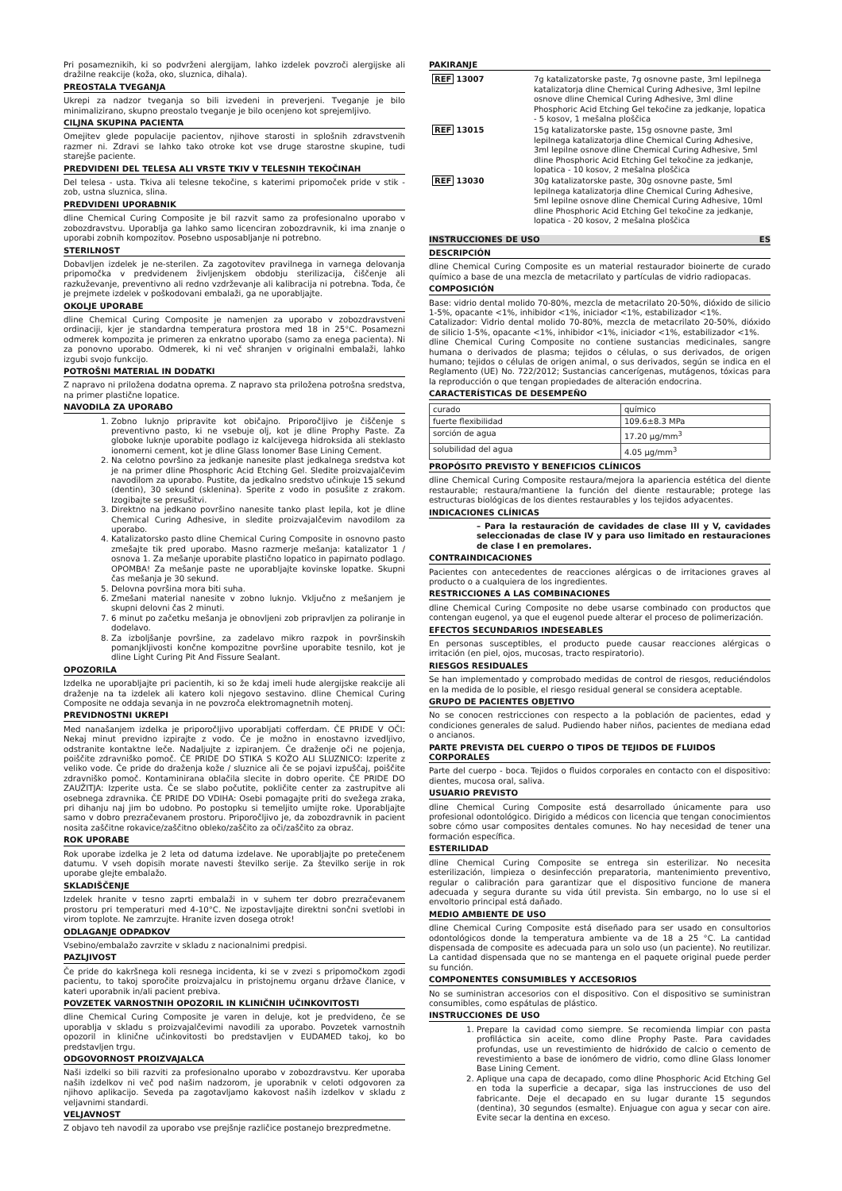Pri posameznikih, ki so podvrženi alergijam, lahko izdelek povzroči alergijske ali dražilne reakcije (koža, oko, sluznica, dihala).
PREOSTALA TVEGANJA
Ukrepi za nadzor tveganja so bili izvedeni in preverjeni. Tveganje je bilo minimalizirano, skupno preostalo tveganje je bilo ocenjeno kot sprejemljivo.
CILJNA SKUPINA PACIENTA
Omejitev glede populacije pacientov, njihove starosti in splošnih zdravstvenih razmer ni. Zdravi se lahko tako otroke kot vse druge starostne skupine, tudi starejše paciente.
PREDVIDENI DEL TELESA ALI VRSTE TKIV V TELESNIH TEKOČINAH
Del telesa - usta. Tkiva ali telesne tekočine, s katerimi pripomoček pride v stik - zob, ustna sluznica, slina.
PREDVIDENI UPORABNIK
dline Chemical Curing Composite je bil razvit samo za profesionalno uporabo v zobozdravstvu. Uporablja ga lahko samo licenciran zobozdravnik, ki ima znanje o uporabi zobnih kompozitov. Posebno usposabljanje ni potrebno.
STERILNOST
Dobavljen izdelek je ne-sterilen. Za zagotovitev pravilnega in varnega delovanja pripomočka v predvidenem življenjskem obdobju sterilizacija, čiščenje ali razkuževanje, preventivno ali redno vzdrževanje ali kalibracija ni potrebna. Toda, če je prejmete izdelek v poškodovani embalaži, ga ne uporabljajte.
OKOLJE UPORABE
dline Chemical Curing Composite je namenjen za uporabo v zobozdravstveni ordinaciji, kjer je standardna temperatura prostora med 18 in 25°C. Posamezni odmerek kompozita je primeren za enkratno uporabo (samo za enega pacienta). Ni za ponovno uporabo. Odmerek, ki ni več shranjen v originalni embalaži, lahko izgubi svojo funkcijo.
POTROŠNI MATERIAL IN DODATKI
Z napravo ni priložena dodatna oprema. Z napravo sta priložena potrošna sredstva, na primer plastične lopatice.
NAVODILA ZA UPORABO
1. Zobno luknjo pripravite kot običajno. Priporočljivo je čiščenje s preventivno pasto, ki ne vsebuje olj, kot je dline Prophy Paste. Za globoke luknje uporabite podlago iz kalcijevega hidroksida ali steklasto ionomerni cement, kot je dline Glass Ionomer Base Lining Cement.
2. Na celotno površino za jedkanje nanesite plast jedkalnega sredstva kot je na primer dline Phosphoric Acid Etching Gel. Sledite proizvajalčevim navodilom za uporabo. Pustite, da jedkalno sredstvo učinkuje 15 sekund (dentin), 30 sekund (sklenina). Sperite z vodo in posušite z zrakom. Izogibajte se presušitvi.
3. Direktno na jedkano površino nanesite tanko plast lepila, kot je dline Chemical Curing Adhesive, in sledite proizvajalčevim navodilom za uporabo.
4. Katalizatorsko pasto dline Chemical Curing Composite in osnovno pasto zmešajte tik pred uporabo. Masno razmerje mešanja: katalizator 1 / osnova 1. Za mešanje uporabite plastično lopatico in papirnato podlago. OPOMBA! Za mešanje paste ne uporabljajte kovinske lopatke. Skupni čas mešanja je 30 sekund.
5. Delovna površina mora biti suha.
6. Zmešani material nanesite v zobno luknjo. Vključno z mešanjem je skupni delovni čas 2 minuti.
7. 6 minut po začetku mešanja je obnovljeni zob pripravljen za poliranje in dodelavo.
8. Za izboljšanje površine, za zadelavo mikro razpok in površinskih pomanjkljivosti končne kompozitne površine uporabite tesnilo, kot je dline Light Curing Pit And Fissure Sealant.
OPOZORILA
Izdelka ne uporabljajte pri pacientih, ki so že kdaj imeli hude alergijske reakcije ali draženje na ta izdelek ali katero koli njegovo sestavino. dline Chemical Curing Composite ne oddaja sevanja in ne povzroča elektromagnetnih motenj.
PREVIDNOSTNI UKREPI
Med nanašanjem izdelka je priporočljivo uporabljati cofferdam. ČE PRIDE V OČI: Nekaj minut previdno izpirajte z vodo. Če je možno in enostavno izvedljivo, odstranite kontaktne leče. Nadaljujte z izpiranjem. Če draženje oči ne pojenja, poiščite zdravniško pomoč. ČE PRIDE DO STIKA S KOŽO ALI SLUZNICO: Izperite z veliko vode. Če pride do draženja kože / sluznice ali če se pojavi izpuščaj, poiščite zdravniško pomoč. Kontaminirana oblačila slecite in dobro operite. ČE PRIDE DO ZAUŽITJA: Izperite usta. Če se slabo počutite, pokličite center za zastrupitve ali osebnega zdravnika. ČE PRIDE DO VDIHA: Osebi pomagajte priti do svežega zraka, pri dihanju naj jim bo udobno. Po postopku si temeljito umijte roke. Uporabljajte samo v dobro prezračevanem prostoru. Priporočljivo je, da zobozdravnik in pacient nosita zaščitne rokavice/zaščitno obleko/zaščito za oči/zaščito za obraz.
ROK UPORABE
Rok uporabe izdelka je 2 leta od datuma izdelave. Ne uporabljajte po pretečenem datumu. V vseh dopisih morate navesti številko serije. Za številko serije in rok uporabe glejte embalažo.
SKLADIŠČENJE
Izdelek hranite v tesno zaprti embalaži in v suhem ter dobro prezračevanem prostoru pri temperaturi med 4-10°C. Ne izpostavljajte direktni sončni svetlobi in virom toplote. Ne zamrzujte. Hranite izven dosega otrok!
ODLAGANJE ODPADKOV
Vsebino/embalažo zavrzite v skladu z nacionalnimi predpisi.
PAZLJIVOST
Če pride do kakršnega koli resnega incidenta, ki se v zvezi s pripomočkom zgodi pacientu, to takoj sporočite proizvajalcu in pristojnemu organu države članice, v kateri uporabnik in/ali pacient prebiva.
POVZETEK VARNOSTNIH OPOZORIL IN KLINIČNIH UČINKOVITOSTI
dline Chemical Curing Composite je varen in deluje, kot je predvideno, če se uporablja v skladu s proizvajalčevimi navodili za uporabo. Povzetek varnostnih opozoril in klinične učinkovitosti bo predstavljen v EUDAMED takoj, ko bo predstavljen trgu.
ODGOVORNOST PROIZVAJALCA
Naši izdelki so bili razviti za profesionalno uporabo v zobozdravstvu. Ker uporaba naših izdelkov ni več pod našim nadzorom, je uporabnik v celoti odgovoren za njihovo aplikacijo. Seveda pa zagotavljamo kakovost naših izdelkov v skladu z veljavnimi standardi.
VELJAVNOST
Z objavo teh navodil za uporabo vse prejšnje različice postanejo brezpredmetne.
PAKIRANJE
| REF 13007 | 7g katalizatorske paste, 7g osnovne paste, 3ml lepilnega katalizatorja dline Chemical Curing Adhesive, 3ml lepilne osnove dline Chemical Curing Adhesive, 3ml dline Phosphoric Acid Etching Gel tekočine za jedkanje, lopatica - 5 kosov, 1 mešalna ploščica |
| REF 13015 | 15g katalizatorske paste, 15g osnovne paste, 3ml lepilnega katalizatorja dline Chemical Curing Adhesive, 3ml lepilne osnove dline Chemical Curing Adhesive, 5ml dline Phosphoric Acid Etching Gel tekočine za jedkanje, lopatica - 10 kosov, 2 mešalna ploščica |
| REF 13030 | 30g katalizatorske paste, 30g osnovne paste, 5ml lepilnega katalizatorja dline Chemical Curing Adhesive, 5ml lepilne osnove dline Chemical Curing Adhesive, 10ml dline Phosphoric Acid Etching Gel tekočine za jedkanje, lopatica - 20 kosov, 2 mešalna ploščica |
INSTRUCCIONES DE USO ES
DESCRIPCIÓN
dline Chemical Curing Composite es un material restaurador bioinerte de curado químico a base de una mezcla de metacrilato y partículas de vidrio radiopacas.
COMPOSICIÓN
Base: vidrio dental molido 70-80%, mezcla de metacrilato 20-50%, dióxido de silicio 1-5%, opacante <1%, inhibidor <1%, iniciador <1%, estabilizador <1%.
Catalizador: Vidrio dental molido 70-80%, mezcla de metacrilato 20-50%, dióxido de silicio 1-5%, opacante <1%, inhibidor <1%, iniciador <1%, estabilizador <1%.
dline Chemical Curing Composite no contiene sustancias medicinales, sangre humana o derivados de plasma; tejidos o células, o sus derivados, de origen humano; tejidos o células de origen animal, o sus derivados, según se indica en el Reglamento (UE) No. 722/2012; Sustancias cancerígenas, mutágenos, tóxicas para la reproducción o que tengan propiedades de alteración endocrina.
CARACTERÍSTICAS DE DESEMPEÑO
| curado | químico |
| fuerte flexibilidad | 109.6±8.3 MPa |
| sorción de agua | 17.20 µg/mm<sup>3</sup> |
| solubilidad del agua | 4.05 µg/mm<sup>3</sup> |
PROPÓSITO PREVISTO Y BENEFICIOS CLÍNICOS
dline Chemical Curing Composite restaura/mejora la apariencia estética del diente restaurable; restaura/mantiene la función del diente restaurable; protege las estructuras biológicas de los dientes restaurables y los tejidos adyacentes.
INDICACIONES CLÍNICAS
– Para la restauración de cavidades de clase III y V, cavidades seleccionadas de clase IV y para uso limitado en restauraciones de clase I en premolares.
CONTRAINDICACIONES
Pacientes con antecedentes de reacciones alérgicas o de irritaciones graves al producto o a cualquiera de los ingredientes.
RESTRICCIONES A LAS COMBINACIONES
dline Chemical Curing Composite no debe usarse combinado con productos que contengan eugenol, ya que el eugenol puede alterar el proceso de polimerización.
EFECTOS SECUNDARIOS INDESEABLES
En personas susceptibles, el producto puede causar reacciones alérgicas o irritación (en piel, ojos, mucosas, tracto respiratorio).
RIESGOS RESIDUALES
Se han implementado y comprobado medidas de control de riesgos, reduciéndolos en la medida de lo posible, el riesgo residual general se considera aceptable.
GRUPO DE PACIENTES OBJETIVO
No se conocen restricciones con respecto a la población de pacientes, edad y condiciones generales de salud. Pudiendo haber niños, pacientes de mediana edad o ancianos.
PARTE PREVISTA DEL CUERPO O TIPOS DE TEJIDOS DE FLUIDOS CORPORALES
Parte del cuerpo - boca. Tejidos o fluidos corporales en contacto con el dispositivo: dientes, mucosa oral, saliva.
USUARIO PREVISTO
dline Chemical Curing Composite está desarrollado únicamente para uso profesional odontológico. Dirigido a médicos con licencia que tengan conocimientos sobre cómo usar composites dentales comunes. No hay necesidad de tener una formación específica.
ESTERILIDAD
dline Chemical Curing Composite se entrega sin esterilizar. No necesita esterilización, limpieza o desinfección preparatoria, mantenimiento preventivo, regular o calibración para garantizar que el dispositivo funcione de manera adecuada y segura durante su vida útil prevista. Sin embargo, no lo use si el envoltorio principal está dañado.
MEDIO AMBIENTE DE USO
dline Chemical Curing Composite está diseñado para ser usado en consultorios odontológicos donde la temperatura ambiente va de 18 a 25 °C. La cantidad dispensada de composite es adecuada para un solo uso (un paciente). No reutilizar. La cantidad dispensada que no se mantenga en el paquete original puede perder su función.
COMPONENTES CONSUMIBLES Y ACCESORIOS
No se suministran accesorios con el dispositivo. Con el dispositivo se suministran consumibles, como espátulas de plástico.
INSTRUCCIONES DE USO
1. Prepare la cavidad como siempre. Se recomienda limpiar con pasta profiláctica sin aceite, como dline Prophy Paste. Para cavidades profundas, use un revestimiento de hidróxido de calcio o cemento de revestimiento a base de ionómero de vidrio, como dline Glass Ionomer Base Lining Cement.
2. Aplique una capa de decapado, como dline Phosphoric Acid Etching Gel en toda la superficie a decapar, siga las instrucciones de uso del fabricante. Deje el decapado en su lugar durante 15 segundos (dentina), 30 segundos (esmalte). Enjuague con agua y secar con aire. Evite secar la dentina en exceso.